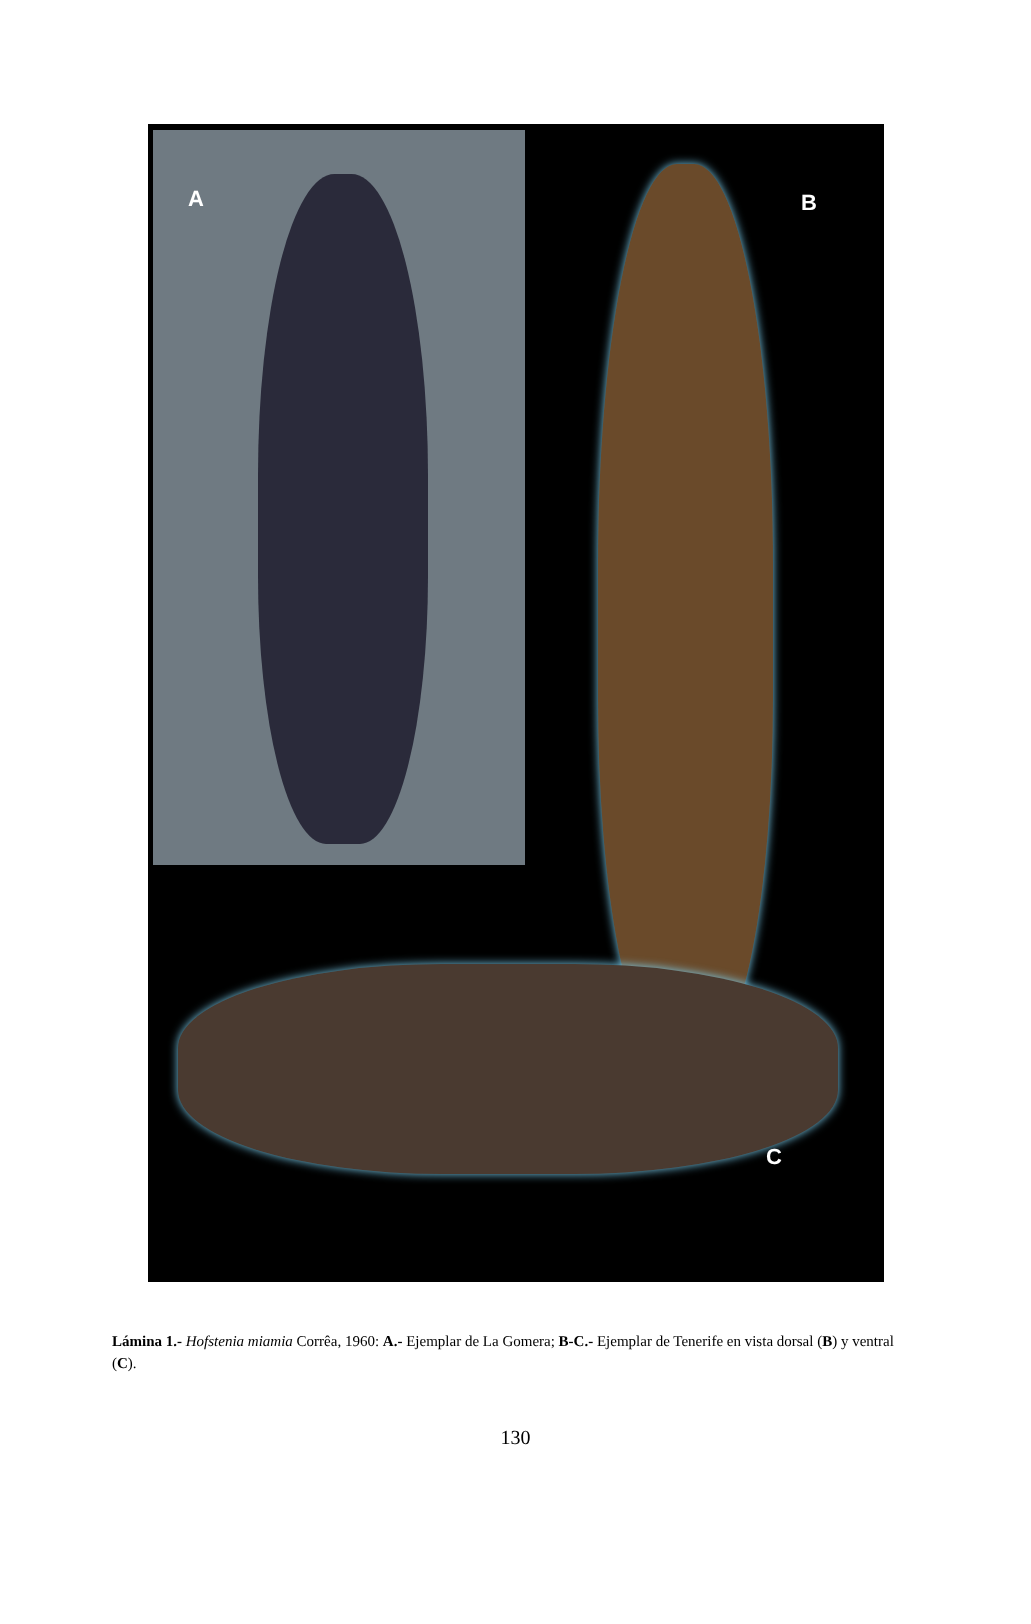A B
C
Lámina 1.- Hofstenia miamia Corrêa, 1960: A.- Ejemplar de La Gomera; B-C.- Ejemplar de Tenerife en vista dorsal (B) y ventral (C).
130